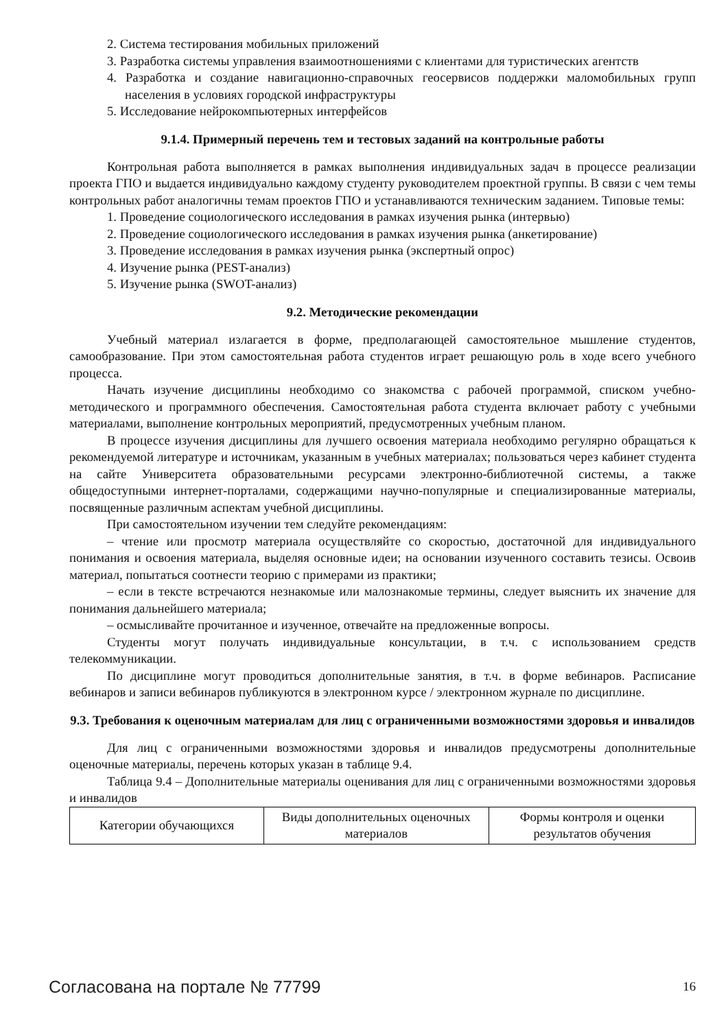2. Система тестирования мобильных приложений
3. Разработка системы управления взаимоотношениями с клиентами для туристических агентств
4. Разработка и создание навигационно-справочных геосервисов поддержки маломобильных групп населения в условиях городской инфраструктуры
5. Исследование нейрокомпьютерных интерфейсов
9.1.4. Примерный перечень тем и тестовых заданий на контрольные работы
Контрольная работа выполняется в рамках выполнения индивидуальных задач в процессе реализации проекта ГПО и выдается индивидуально каждому студенту руководителем проектной группы. В связи с чем темы контрольных работ аналогичны темам проектов ГПО и устанавливаются техническим заданием. Типовые темы:
1. Проведение социологического исследования в рамках изучения рынка (интервью)
2. Проведение социологического исследования в рамках изучения рынка (анкетирование)
3. Проведение исследования в рамках изучения рынка (экспертный опрос)
4. Изучение рынка (PEST-анализ)
5. Изучение рынка (SWOT-анализ)
9.2. Методические рекомендации
Учебный материал излагается в форме, предполагающей самостоятельное мышление студентов, самообразование. При этом самостоятельная работа студентов играет решающую роль в ходе всего учебного процесса.
Начать изучение дисциплины необходимо со знакомства с рабочей программой, списком учебно-методического и программного обеспечения. Самостоятельная работа студента включает работу с учебными материалами, выполнение контрольных мероприятий, предусмотренных учебным планом.
В процессе изучения дисциплины для лучшего освоения материала необходимо регулярно обращаться к рекомендуемой литературе и источникам, указанным в учебных материалах; пользоваться через кабинет студента на сайте Университета образовательными ресурсами электронно-библиотечной системы, а также общедоступными интернет-порталами, содержащими научно-популярные и специализированные материалы, посвященные различным аспектам учебной дисциплины.
При самостоятельном изучении тем следуйте рекомендациям:
– чтение или просмотр материала осуществляйте со скоростью, достаточной для индивидуального понимания и освоения материала, выделяя основные идеи; на основании изученного составить тезисы. Освоив материал, попытаться соотнести теорию с примерами из практики;
– если в тексте встречаются незнакомые или малознакомые термины, следует выяснить их значение для понимания дальнейшего материала;
– осмысливайте прочитанное и изученное, отвечайте на предложенные вопросы.
Студенты могут получать индивидуальные консультации, в т.ч. с использованием средств телекоммуникации.
По дисциплине могут проводиться дополнительные занятия, в т.ч. в форме вебинаров. Расписание вебинаров и записи вебинаров публикуются в электронном курсе / электронном журнале по дисциплине.
9.3. Требования к оценочным материалам для лиц с ограниченными возможностями здоровья и инвалидов
Для лиц с ограниченными возможностями здоровья и инвалидов предусмотрены дополнительные оценочные материалы, перечень которых указан в таблице 9.4.
Таблица 9.4 – Дополнительные материалы оценивания для лиц с ограниченными возможностями здоровья и инвалидов
| Категории обучающихся | Виды дополнительных оценочных материалов | Формы контроля и оценки результатов обучения |
Согласована на портале № 77799 16